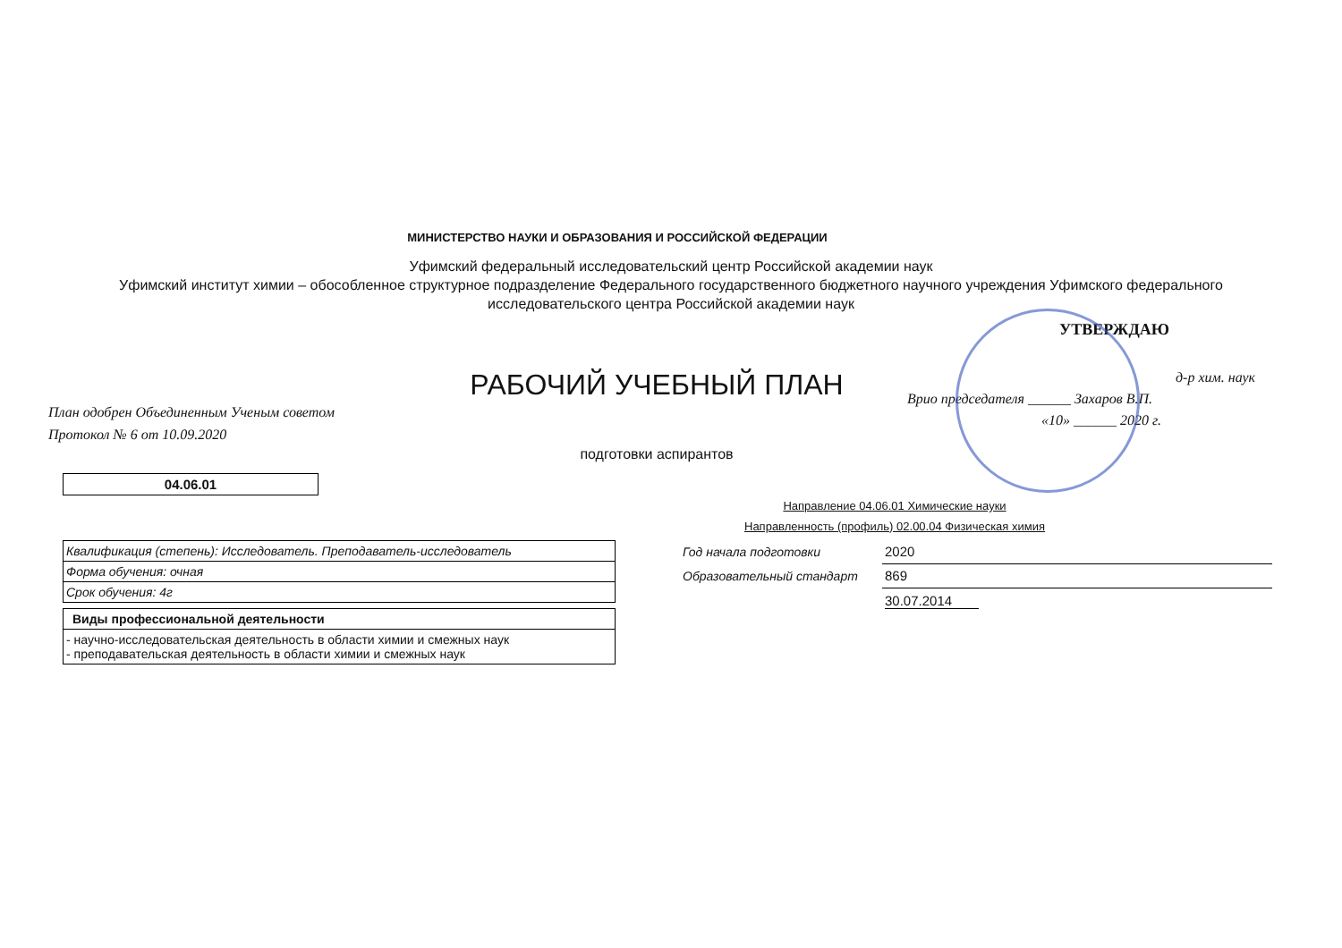МИНИСТЕРСТВО НАУКИ И ОБРАЗОВАНИЯ И РОССИЙСКОЙ ФЕДЕРАЦИИ
Уфимский федеральный исследовательский центр Российской академии наук
Уфимский институт химии – обособленное структурное подразделение Федерального государственного бюджетного научного учреждения Уфимского федерального исследовательского центра Российской академии наук
План одобрен Объединенным Ученым советом
Протокол № 6 от 10.09.2020
РАБОЧИЙ УЧЕБНЫЙ ПЛАН
подготовки аспирантов
УТВЕРЖДАЮ
д-р хим. наук
Врио председателя ______ Захаров В.П.
«10» ______ 2020 г.
| 04.06.01 |
Направление 04.06.01 Химические науки
Направленность (профиль) 02.00.04 Физическая химия
| Квалификация (степень): Исследователь. Преподаватель-исследователь |
| Форма обучения: очная |
| Срок обучения: 4г |
| Виды профессиональной деятельности |
| - научно-исследовательская деятельность в области химии и смежных наук - преподавательская деятельность в области химии и смежных наук |
| Год начала подготовки | 2020 |
| Образовательный стандарт | 869 |
| | 30.07.2014 |